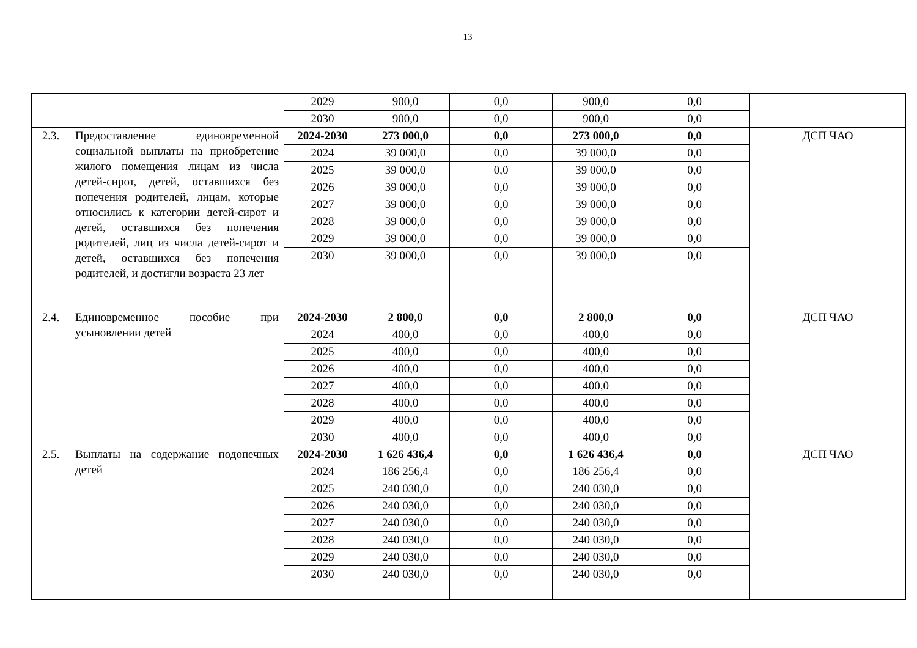13
| | | 2029 | 900,0 | 0,0 | 900,0 | 0,0 | |
| | | 2030 | 900,0 | 0,0 | 900,0 | 0,0 | |
| 2.3. | Предоставление единовременной социальной выплаты на приобретение жилого помещения лицам из числа детей-сирот, детей, оставшихся без попечения родителей, лицам, которые относились к категории детей-сирот и детей, оставшихся без попечения родителей, лиц из числа детей-сирот и детей, оставшихся без попечения родителей, и достигли возраста 23 лет | 2024-2030 | 273 000,0 | 0,0 | 273 000,0 | 0,0 | ДСП ЧАО |
| | | 2024 | 39 000,0 | 0,0 | 39 000,0 | 0,0 | |
| | | 2025 | 39 000,0 | 0,0 | 39 000,0 | 0,0 | |
| | | 2026 | 39 000,0 | 0,0 | 39 000,0 | 0,0 | |
| | | 2027 | 39 000,0 | 0,0 | 39 000,0 | 0,0 | |
| | | 2028 | 39 000,0 | 0,0 | 39 000,0 | 0,0 | |
| | | 2029 | 39 000,0 | 0,0 | 39 000,0 | 0,0 | |
| | | 2030 | 39 000,0 | 0,0 | 39 000,0 | 0,0 | |
| 2.4. | Единовременное пособие при усыновлении детей | 2024-2030 | 2 800,0 | 0,0 | 2 800,0 | 0,0 | ДСП ЧАО |
| | | 2024 | 400,0 | 0,0 | 400,0 | 0,0 | |
| | | 2025 | 400,0 | 0,0 | 400,0 | 0,0 | |
| | | 2026 | 400,0 | 0,0 | 400,0 | 0,0 | |
| | | 2027 | 400,0 | 0,0 | 400,0 | 0,0 | |
| | | 2028 | 400,0 | 0,0 | 400,0 | 0,0 | |
| | | 2029 | 400,0 | 0,0 | 400,0 | 0,0 | |
| | | 2030 | 400,0 | 0,0 | 400,0 | 0,0 | |
| 2.5. | Выплаты на содержание подопечных детей | 2024-2030 | 1 626 436,4 | 0,0 | 1 626 436,4 | 0,0 | ДСП ЧАО |
| | | 2024 | 186 256,4 | 0,0 | 186 256,4 | 0,0 | |
| | | 2025 | 240 030,0 | 0,0 | 240 030,0 | 0,0 | |
| | | 2026 | 240 030,0 | 0,0 | 240 030,0 | 0,0 | |
| | | 2027 | 240 030,0 | 0,0 | 240 030,0 | 0,0 | |
| | | 2028 | 240 030,0 | 0,0 | 240 030,0 | 0,0 | |
| | | 2029 | 240 030,0 | 0,0 | 240 030,0 | 0,0 | |
| | | 2030 | 240 030,0 | 0,0 | 240 030,0 | 0,0 | |